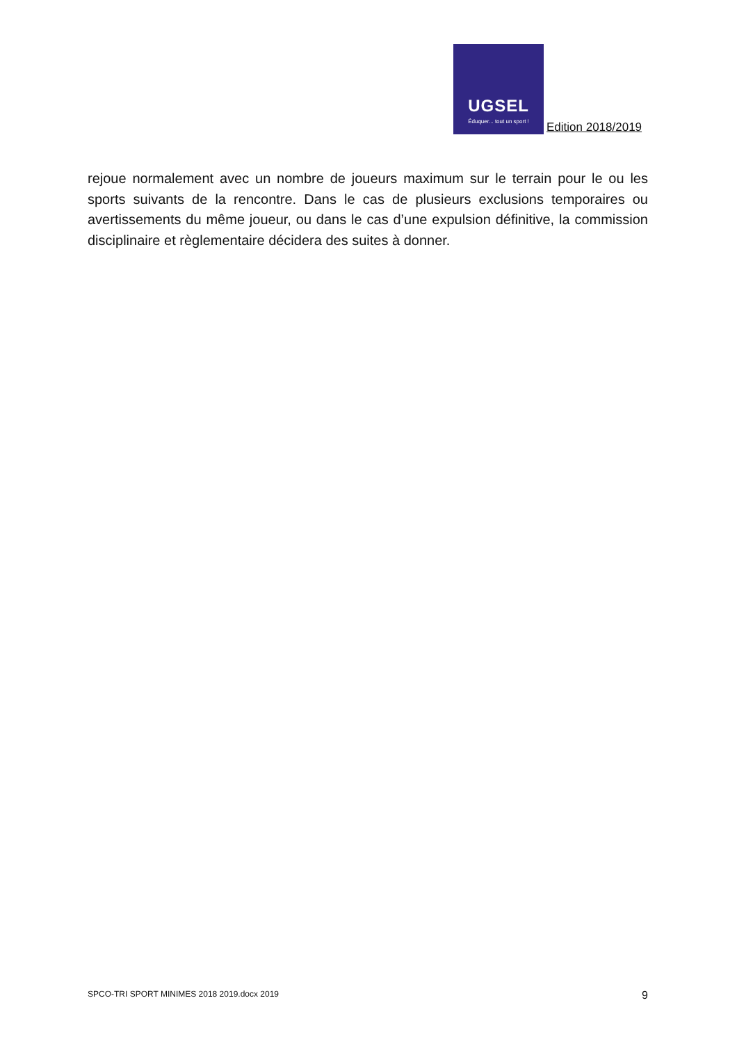UGSEL
Éduquer... tout un sport !
Edition 2018/2019
rejoue normalement avec un nombre de joueurs maximum sur le terrain pour le ou les sports suivants de la rencontre. Dans le cas de plusieurs exclusions temporaires ou avertissements du même joueur, ou dans le cas d’une expulsion définitive, la commission disciplinaire et règlementaire décidera des suites à donner.
SPCO-TRI SPORT MINIMES 2018 2019.docx 2019 9